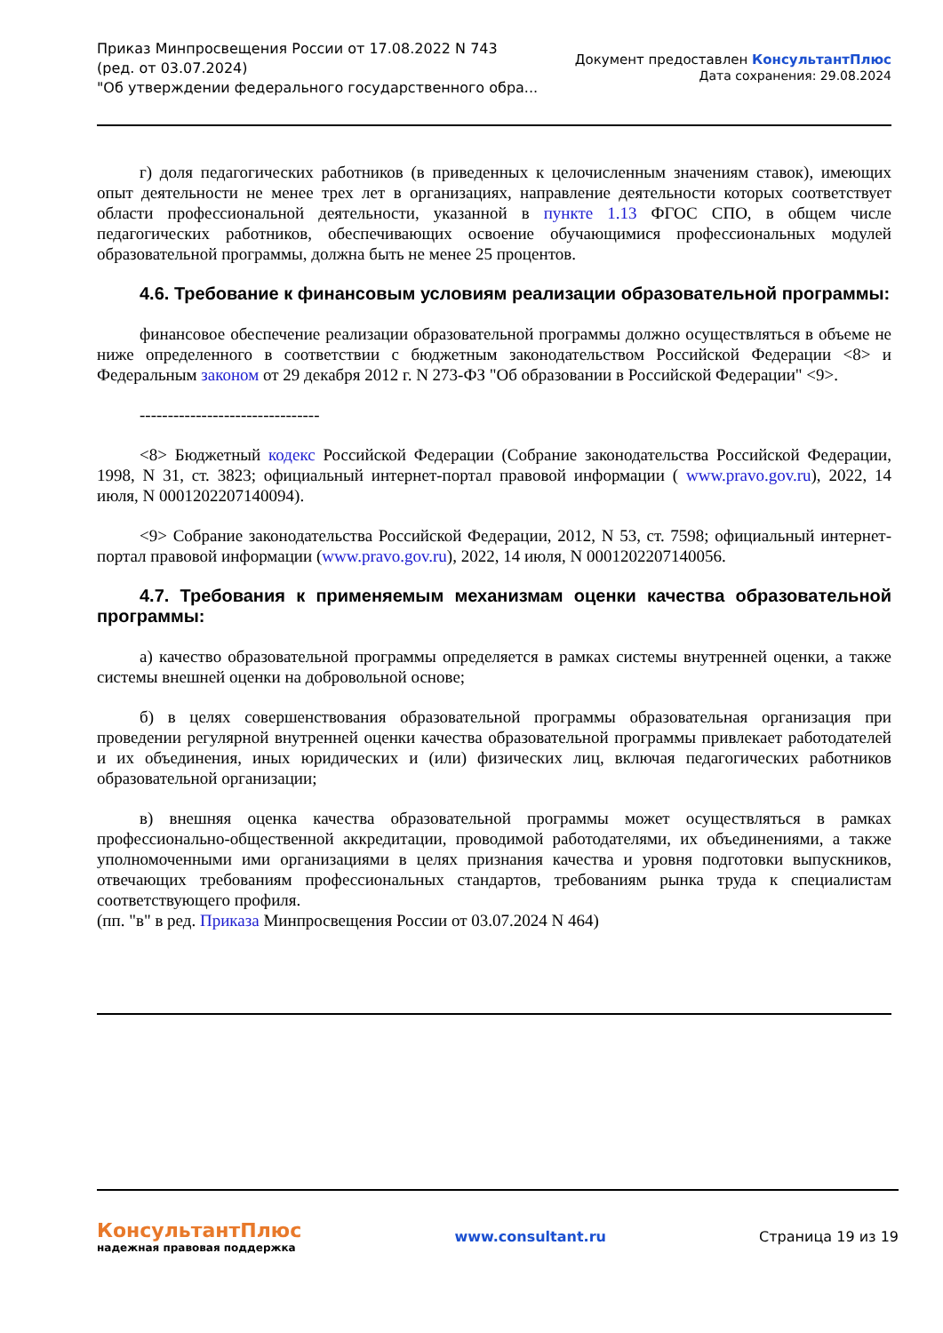Приказ Минпросвещения России от 17.08.2022 N 743
(ред. от 03.07.2024)
"Об утверждении федерального государственного обра...
Документ предоставлен КонсультантПлюс
Дата сохранения: 29.08.2024
г) доля педагогических работников (в приведенных к целочисленным значениям ставок), имеющих опыт деятельности не менее трех лет в организациях, направление деятельности которых соответствует области профессиональной деятельности, указанной в пункте 1.13 ФГОС СПО, в общем числе педагогических работников, обеспечивающих освоение обучающимися профессиональных модулей образовательной программы, должна быть не менее 25 процентов.
4.6. Требование к финансовым условиям реализации образовательной программы:
финансовое обеспечение реализации образовательной программы должно осуществляться в объеме не ниже определенного в соответствии с бюджетным законодательством Российской Федерации <8> и Федеральным законом от 29 декабря 2012 г. N 273-ФЗ "Об образовании в Российской Федерации" <9>.
--------------------------------
<8> Бюджетный кодекс Российской Федерации (Собрание законодательства Российской Федерации, 1998, N 31, ст. 3823; официальный интернет-портал правовой информации ( www.pravo.gov.ru), 2022, 14 июля, N 0001202207140094).
<9> Собрание законодательства Российской Федерации, 2012, N 53, ст. 7598; официальный интернет-портал правовой информации (www.pravo.gov.ru), 2022, 14 июля, N 0001202207140056.
4.7. Требования к применяемым механизмам оценки качества образовательной программы:
а) качество образовательной программы определяется в рамках системы внутренней оценки, а также системы внешней оценки на добровольной основе;
б) в целях совершенствования образовательной программы образовательная организация при проведении регулярной внутренней оценки качества образовательной программы привлекает работодателей и их объединения, иных юридических и (или) физических лиц, включая педагогических работников образовательной организации;
в) внешняя оценка качества образовательной программы может осуществляться в рамках профессионально-общественной аккредитации, проводимой работодателями, их объединениями, а также уполномоченными ими организациями в целях признания качества и уровня подготовки выпускников, отвечающих требованиям профессиональных стандартов, требованиям рынка труда к специалистам соответствующего профиля.
(пп. "в" в ред. Приказа Минпросвещения России от 03.07.2024 N 464)
КонсультантПлюс
надежная правовая поддержка
www.consultant.ru Страница 19 из 19